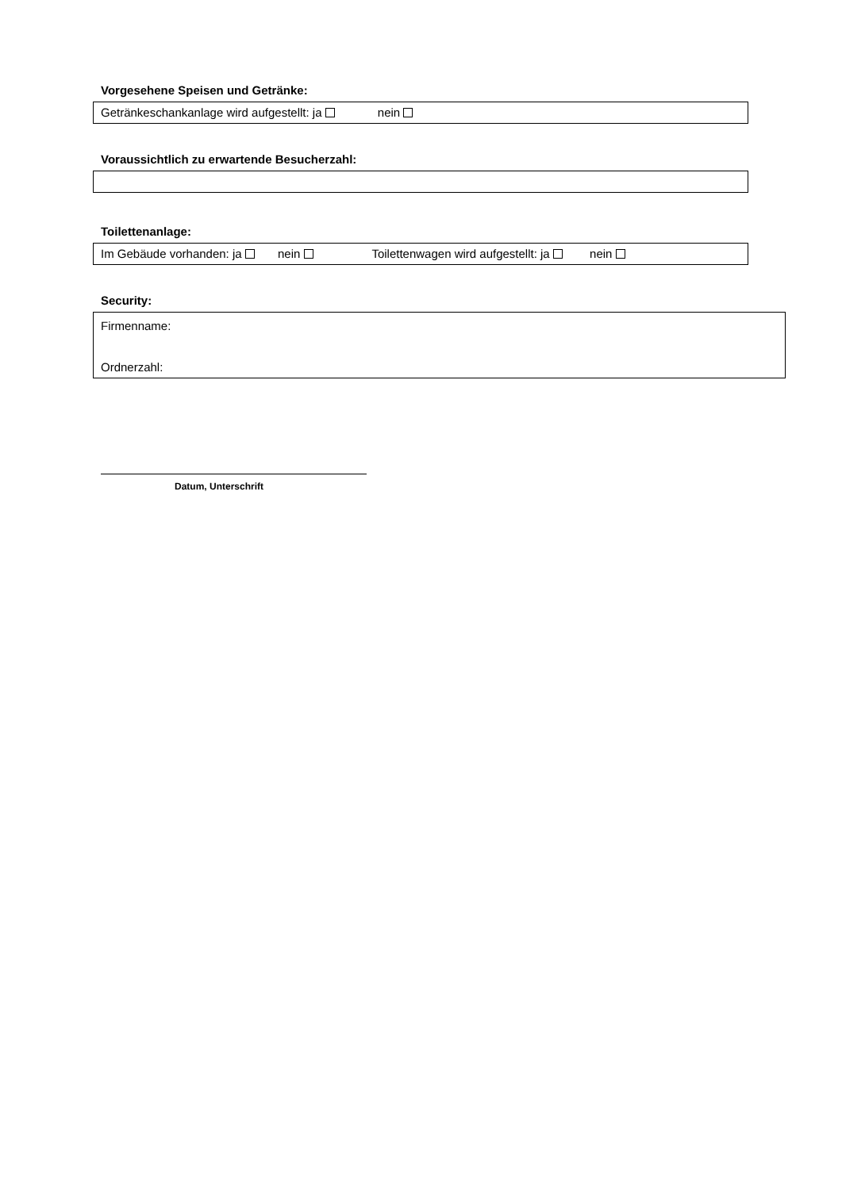Vorgesehene Speisen und Getränke:
Getränkeschankanlage wird aufgestellt: ja nein
Voraussichtlich zu erwartende Besucherzahl:
Toilettenanlage:
Im Gebäude vorhanden: ja nein Toilettenwagen wird aufgestellt: ja nein
Security:
Firmenname:
Ordnerzahl:
Datum, Unterschrift